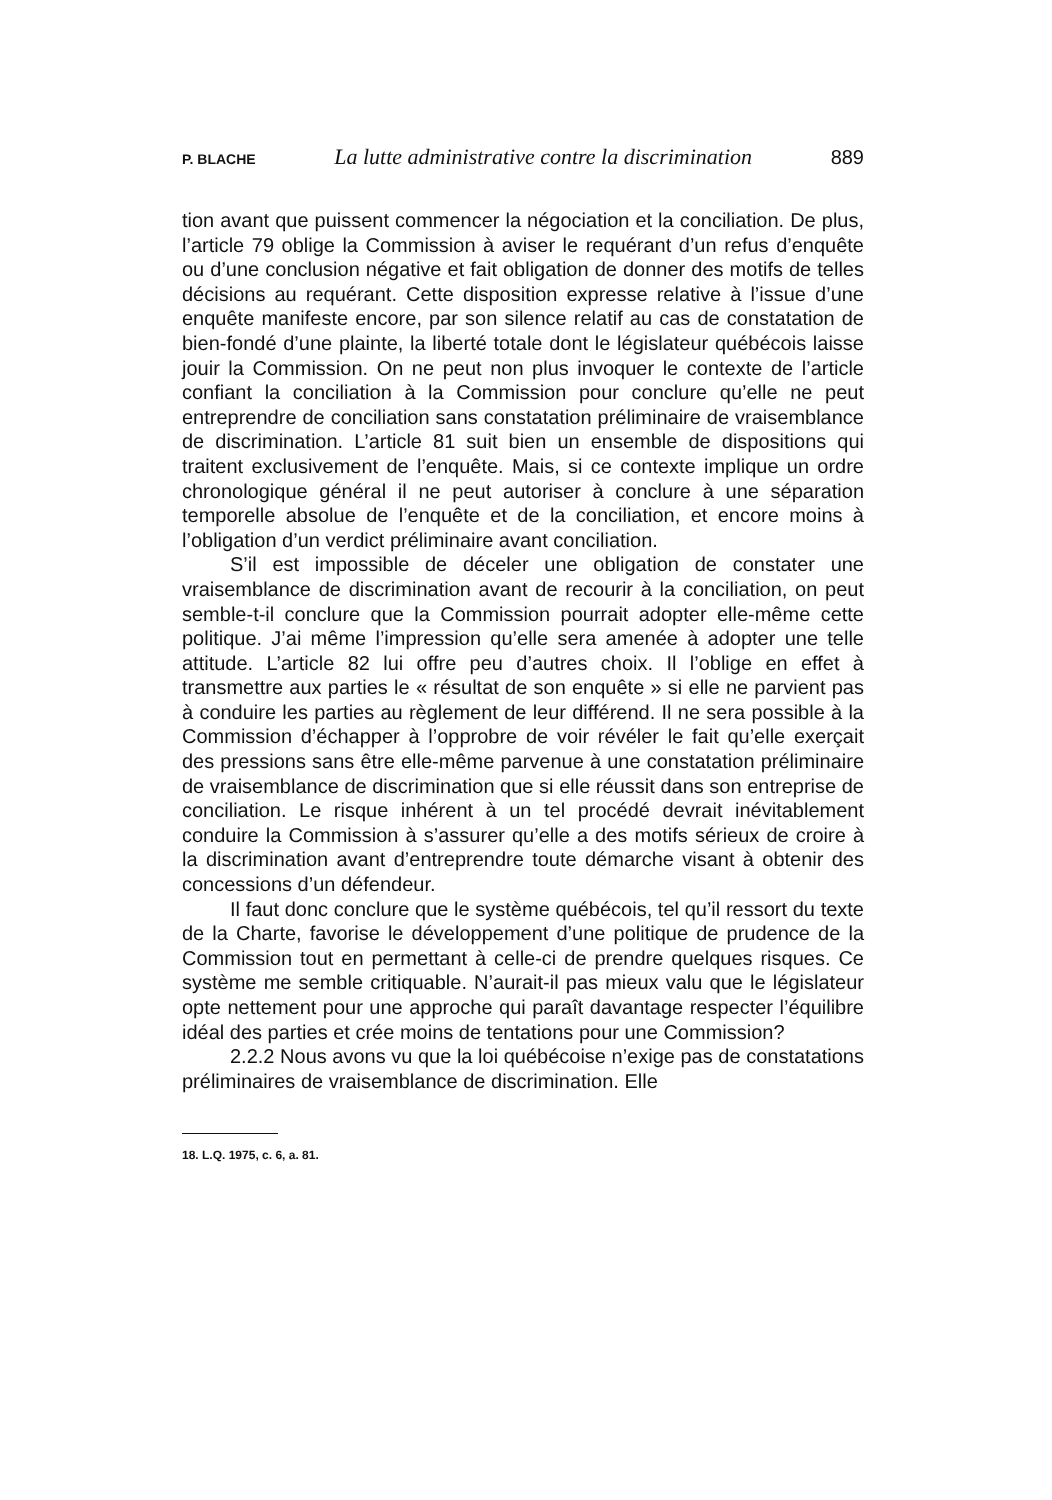P. BLACHE La lutte administrative contre la discrimination 889
tion avant que puissent commencer la négociation et la conciliation. De plus, l’article 79 oblige la Commission à aviser le requérant d’un refus d’enquête ou d’une conclusion négative et fait obligation de donner des motifs de telles décisions au requérant. Cette disposition expresse relative à l’issue d’une enquête manifeste encore, par son silence relatif au cas de constatation de bien-fondé d’une plainte, la liberté totale dont le législateur québécois laisse jouir la Commission. On ne peut non plus invoquer le contexte de l’article confiant la conciliation à la Commission pour conclure qu’elle ne peut entreprendre de conciliation sans constatation préliminaire de vraisemblance de discrimination. L’article 81 suit bien un ensemble de dispositions qui traitent exclusivement de l’enquête. Mais, si ce contexte implique un ordre chronologique général il ne peut autoriser à conclure à une séparation temporelle absolue de l’enquête et de la conciliation, et encore moins à l’obligation d’un verdict préliminaire avant conciliation.
S’il est impossible de déceler une obligation de constater une vraisemblance de discrimination avant de recourir à la conciliation, on peut semble-t-il conclure que la Commission pourrait adopter elle-même cette politique. J’ai même l’impression qu’elle sera amenée à adopter une telle attitude. L’article 82 lui offre peu d’autres choix. Il l’oblige en effet à transmettre aux parties le « résultat de son enquête » si elle ne parvient pas à conduire les parties au règlement de leur différend. Il ne sera possible à la Commission d’échapper à l’opprobre de voir révéler le fait qu’elle exerçait des pressions sans être elle-même parvenue à une constatation préliminaire de vraisemblance de discrimination que si elle réussit dans son entreprise de conciliation. Le risque inhérent à un tel procédé devrait inévitablement conduire la Commission à s’assurer qu’elle a des motifs sérieux de croire à la discrimination avant d’entreprendre toute démarche visant à obtenir des concessions d’un défendeur.
Il faut donc conclure que le système québécois, tel qu’il ressort du texte de la Charte, favorise le développement d’une politique de prudence de la Commission tout en permettant à celle-ci de prendre quelques risques. Ce système me semble critiquable. N’aurait-il pas mieux valu que le législateur opte nettement pour une approche qui paraît davantage respecter l’équilibre idéal des parties et crée moins de tentations pour une Commission?
2.2.2 Nous avons vu que la loi québécoise n’exige pas de constatations préliminaires de vraisemblance de discrimination. Elle
18. L.Q. 1975, c. 6, a. 81.